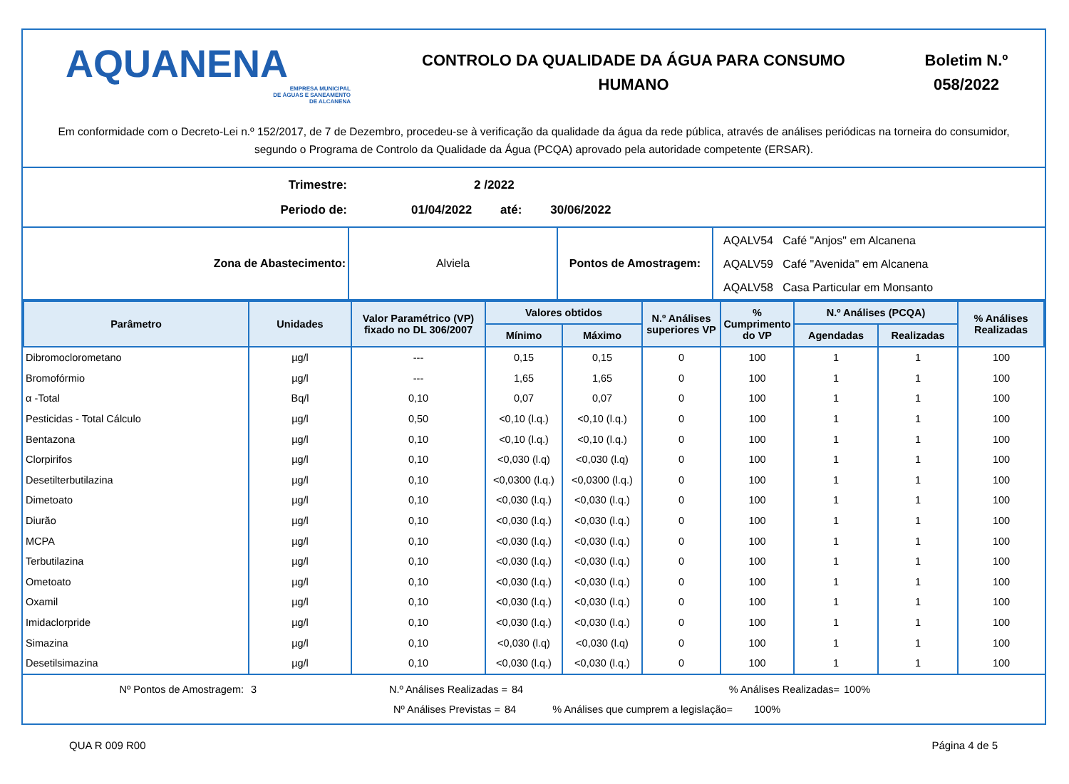AQUANENA
EMPRESA MUNICIPAL
DE ÁGUAS E SANEAMENTO
DE ALCANENA
CONTROLO DA QUALIDADE DA ÁGUA PARA CONSUMO
HUMANO
Boletim N.º
058/2022
Em conformidade com o Decreto-Lei n.º 152/2017, de 7 de Dezembro, procedeu-se à verificação da qualidade da água da rede pública, através de análises periódicas na torneira do consumidor, segundo o Programa de Controlo da Qualidade da Água (PCQA) aprovado pela autoridade competente (ERSAR).
Trimestre: 2 /2022
Periodo de: 01/04/2022 até: 30/06/2022
| Zona de Abastecimento: | Alviela | Pontos de Amostragem: | AQALV54 Café "Anjos" em Alcanena AQALV59 Café "Avenida" em Alcanena AQALV58 Casa Particular em Monsanto |
| Parâmetro | Unidades | Valor Paramétrico (VP) fixado no DL 306/2007 | Valores obtidos | | N.º Análises superiores VP | % Cumprimento do VP | N.º Análises (PCQA) | | % Análises Realizadas |
| --- | --- | --- | --- | --- | --- | --- | --- | --- | --- |
| | | | Mínimo | Máximo | | | Agendadas | Realizadas | |
| Dibromoclorometano | µg/l | --- | 0,15 | 0,15 | 0 | 100 | 1 | 1 | 100 |
| Bromofórmio | µg/l | --- | 1,65 | 1,65 | 0 | 100 | 1 | 1 | 100 |
| α -Total | Bq/l | 0,10 | 0,07 | 0,07 | 0 | 100 | 1 | 1 | 100 |
| Pesticidas - Total Cálculo | µg/l | 0,50 | <0,10 (l.q.) | <0,10 (l.q.) | 0 | 100 | 1 | 1 | 100 |
| Bentazona | µg/l | 0,10 | <0,10 (l.q.) | <0,10 (l.q.) | 0 | 100 | 1 | 1 | 100 |
| Clorpirifos | µg/l | 0,10 | <0,030 (l.q) | <0,030 (l.q) | 0 | 100 | 1 | 1 | 100 |
| Desetilterbutilazina | µg/l | 0,10 | <0,0300 (l.q.) | <0,0300 (l.q.) | 0 | 100 | 1 | 1 | 100 |
| Dimetoato | µg/l | 0,10 | <0,030 (l.q.) | <0,030 (l.q.) | 0 | 100 | 1 | 1 | 100 |
| Diurão | µg/l | 0,10 | <0,030 (l.q.) | <0,030 (l.q.) | 0 | 100 | 1 | 1 | 100 |
| MCPA | µg/l | 0,10 | <0,030 (l.q.) | <0,030 (l.q.) | 0 | 100 | 1 | 1 | 100 |
| Terbutilazina | µg/l | 0,10 | <0,030 (l.q.) | <0,030 (l.q.) | 0 | 100 | 1 | 1 | 100 |
| Ometoato | µg/l | 0,10 | <0,030 (l.q.) | <0,030 (l.q.) | 0 | 100 | 1 | 1 | 100 |
| Oxamil | µg/l | 0,10 | <0,030 (l.q.) | <0,030 (l.q.) | 0 | 100 | 1 | 1 | 100 |
| Imidaclorpride | µg/l | 0,10 | <0,030 (l.q.) | <0,030 (l.q.) | 0 | 100 | 1 | 1 | 100 |
| Simazina | µg/l | 0,10 | <0,030 (l.q) | <0,030 (l.q) | 0 | 100 | 1 | 1 | 100 |
| Desetilsimazina | µg/l | 0,10 | <0,030 (l.q.) | <0,030 (l.q.) | 0 | 100 | 1 | 1 | 100 |
Nº Pontos de Amostragem: 3 N.º Análises Realizadas = 84% Análises Realizadas= 100%
Nº Análises Previstas = 84% Análises que cumprem a legislação= 100%
QUA R 009 R00 Página 4 de 5